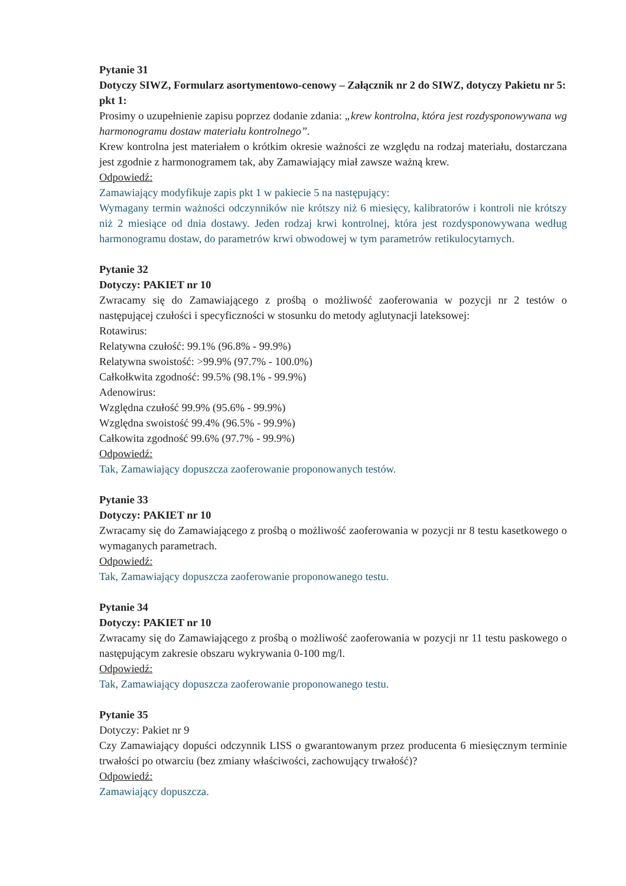Pytanie 31
Dotyczy SIWZ, Formularz asortymentowo-cenowy – Załącznik nr 2 do SIWZ, dotyczy Pakietu nr 5:
pkt 1:
Prosimy o uzupełnienie zapisu poprzez dodanie zdania: „krew kontrolna, która jest rozdysponowywana wg harmonogramu dostaw materiału kontrolnego”.
Krew kontrolna jest materiałem o krótkim okresie ważności ze względu na rodzaj materiału, dostarczana jest zgodnie z harmonogramem tak, aby Zamawiający miał zawsze ważną krew.
Odpowiedź:
Zamawiający modyfikuje zapis pkt 1 w pakiecie 5 na następujący:
Wymagany termin ważności odczynników nie krótszy niż 6 miesięcy, kalibratorów i kontroli nie krótszy niż 2 miesiące od dnia dostawy. Jeden rodzaj krwi kontrolnej, która jest rozdysponowywana według harmonogramu dostaw, do parametrów krwi obwodowej w tym parametrów retikulocytarnych.
Pytanie 32
Dotyczy: PAKIET nr 10
Zwracamy się do Zamawiającego z prośbą o możliwość zaoferowania w pozycji nr 2 testów o następującej czułości i specyficzności w stosunku do metody aglutynacji lateksowej:
Rotawirus:
Relatywna czułość: 99.1% (96.8% - 99.9%)
Relatywna swoistość: >99.9% (97.7% - 100.0%)
Całkołkwita zgodność: 99.5% (98.1% - 99.9%)
Adenowirus:
Względna czułość 99.9% (95.6% - 99.9%)
Względna swoistość 99.4% (96.5% - 99.9%)
Całkowita zgodność 99.6% (97.7% - 99.9%)
Odpowiedź:
Tak, Zamawiający dopuszcza zaoferowanie proponowanych testów.
Pytanie 33
Dotyczy: PAKIET nr 10
Zwracamy się do Zamawiającego z prośbą o możliwość zaoferowania w pozycji nr 8 testu kasetkowego o wymaganych parametrach.
Odpowiedź:
Tak, Zamawiający dopuszcza zaoferowanie proponowanego testu.
Pytanie 34
Dotyczy: PAKIET nr 10
Zwracamy się do Zamawiającego z prośbą o możliwość zaoferowania w pozycji nr 11 testu paskowego o następującym zakresie obszaru wykrywania 0-100 mg/l.
Odpowiedź:
Tak, Zamawiający dopuszcza zaoferowanie proponowanego testu.
Pytanie 35
Dotyczy: Pakiet nr 9
Czy Zamawiający dopuści odczynnik LISS o gwarantowanym przez producenta 6 miesięcznym terminie trwałości po otwarciu (bez zmiany właściwości, zachowujący trwałość)?
Odpowiedź:
Zamawiający dopuszcza.